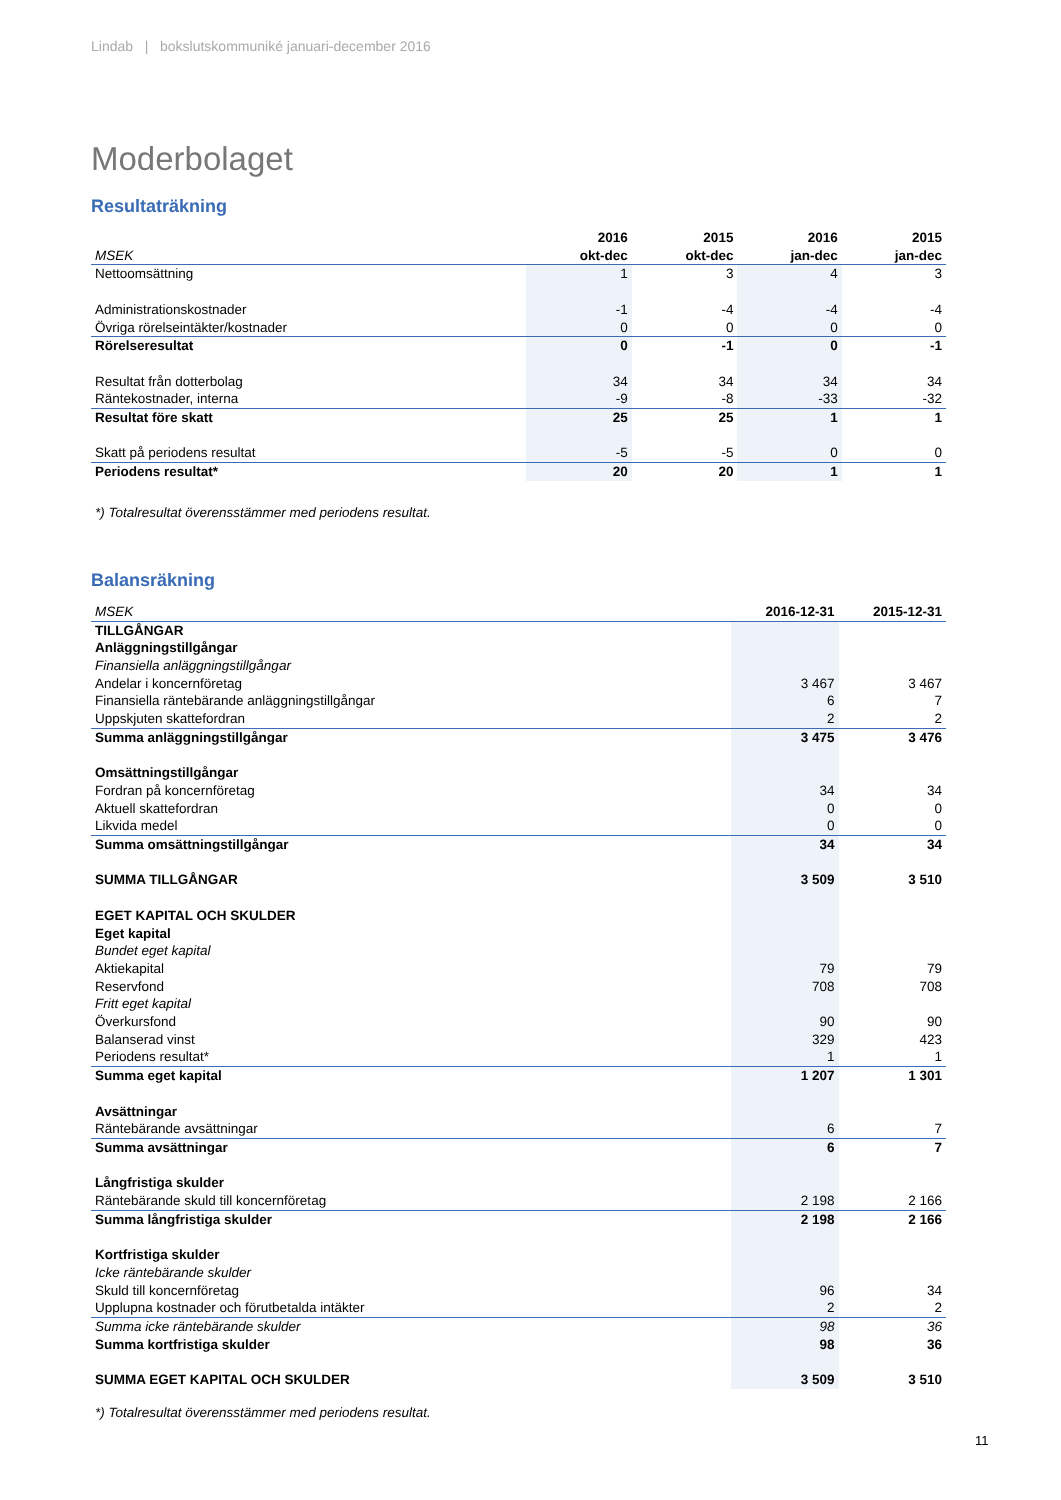Lindab | bokslutskommuniké januari-december 2016
Moderbolaget
Resultaträkning
| | 2016 | 2015 | 2016 | 2015 |
| MSEK | okt-dec | okt-dec | jan-dec | jan-dec |
| Nettoomsättning | 1 | 3 | 4 | 3 |
| Administrationskostnader | -1 | -4 | -4 | -4 |
| Övriga rörelseintäkter/kostnader | 0 | 0 | 0 | 0 |
| Rörelseresultat | 0 | -1 | 0 | -1 |
| Resultat från dotterbolag | 34 | 34 | 34 | 34 |
| Räntekostnader, interna | -9 | -8 | -33 | -32 |
| Resultat före skatt | 25 | 25 | 1 | 1 |
| Skatt på periodens resultat | -5 | -5 | 0 | 0 |
| Periodens resultat* | 20 | 20 | 1 | 1 |
*) Totalresultat överensstämmer med periodens resultat.
Balansräkning
| MSEK | 2016-12-31 | 2015-12-31 |
| TILLGÅNGAR | | |
| Anläggningstillgångar | | |
| Finansiella anläggningstillgångar | | |
| Andelar i koncernföretag | 3 467 | 3 467 |
| Finansiella räntebärande anläggningstillgångar | 6 | 7 |
| Uppskjuten skattefordran | 2 | 2 |
| Summa anläggningstillgångar | 3 475 | 3 476 |
| Omsättningstillgångar | | |
| Fordran på koncernföretag | 34 | 34 |
| Aktuell skattefordran | 0 | 0 |
| Likvida medel | 0 | 0 |
| Summa omsättningstillgångar | 34 | 34 |
| SUMMA TILLGÅNGAR | 3 509 | 3 510 |
| EGET KAPITAL OCH SKULDER | | |
| Eget kapital | | |
| Bundet eget kapital | | |
| Aktiekapital | 79 | 79 |
| Reservfond | 708 | 708 |
| Fritt eget kapital | | |
| Överkursfond | 90 | 90 |
| Balanserad vinst | 329 | 423 |
| Periodens resultat* | 1 | 1 |
| Summa eget kapital | 1 207 | 1 301 |
| Avsättningar | | |
| Räntebärande avsättningar | 6 | 7 |
| Summa avsättningar | 6 | 7 |
| Långfristiga skulder | | |
| Räntebärande skuld till koncernföretag | 2 198 | 2 166 |
| Summa långfristiga skulder | 2 198 | 2 166 |
| Kortfristiga skulder | | |
| Icke räntebärande skulder | | |
| Skuld till koncernföretag | 96 | 34 |
| Upplupna kostnader och förutbetalda intäkter | 2 | 2 |
| Summa icke räntebärande skulder | 98 | 36 |
| Summa kortfristiga skulder | 98 | 36 |
| SUMMA EGET KAPITAL OCH SKULDER | 3 509 | 3 510 |
*) Totalresultat överensstämmer med periodens resultat.
11